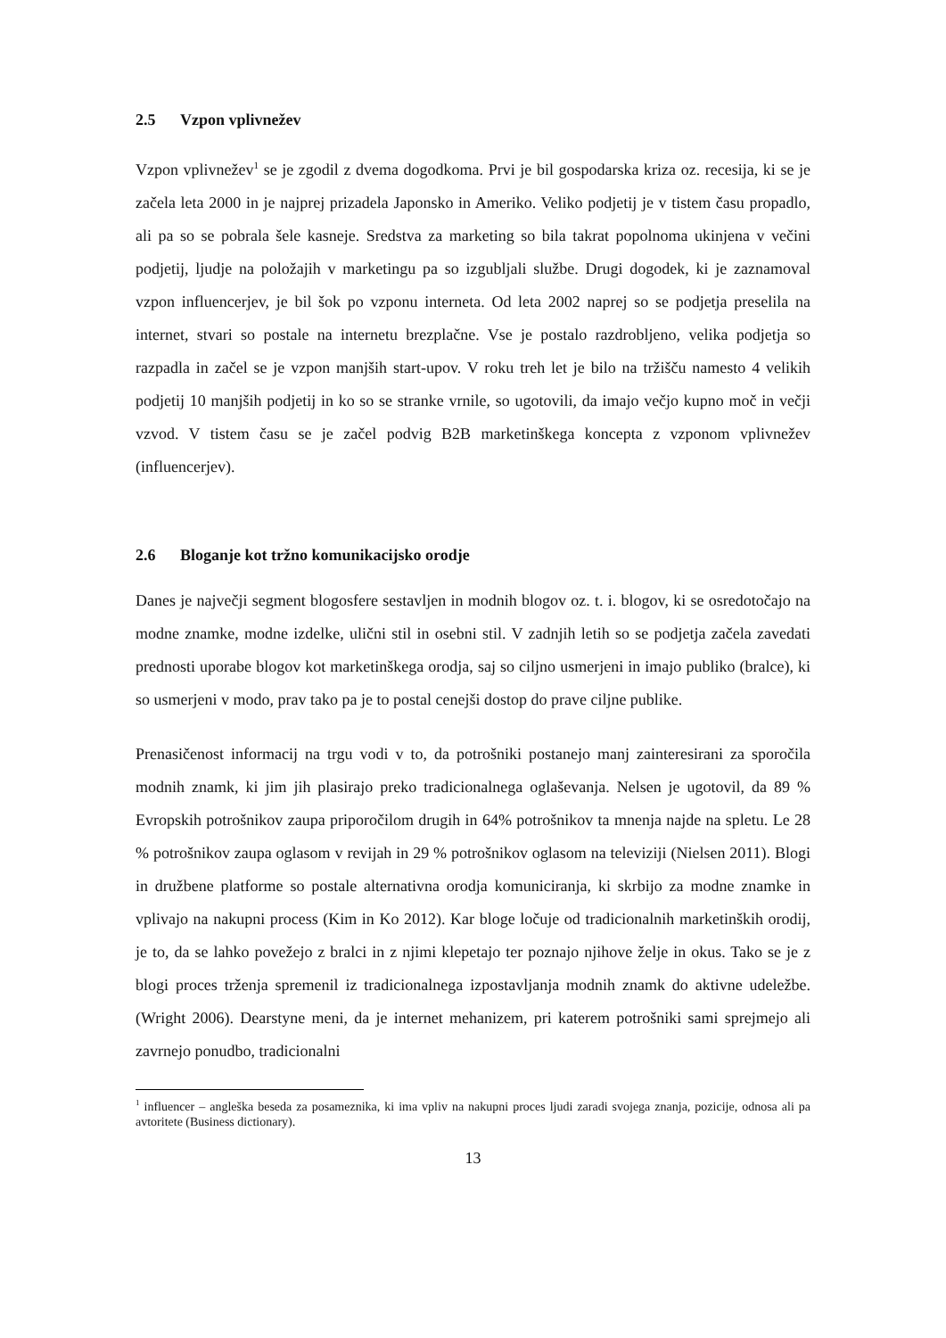2.5 Vzpon vplivnežev
Vzpon vplivnežev<sup>1</sup> se je zgodil z dvema dogodkoma. Prvi je bil gospodarska kriza oz. recesija, ki se je začela leta 2000 in je najprej prizadela Japonsko in Ameriko. Veliko podjetij je v tistem času propadlo, ali pa so se pobrala šele kasneje. Sredstva za marketing so bila takrat popolnoma ukinjena v večini podjetij, ljudje na položajih v marketingu pa so izgubljali službe. Drugi dogodek, ki je zaznamoval vzpon influencerjev, je bil šok po vzponu interneta. Od leta 2002 naprej so se podjetja preselila na internet, stvari so postale na internetu brezplačne. Vse je postalo razdrobljeno, velika podjetja so razpadla in začel se je vzpon manjših start-upov. V roku treh let je bilo na tržišču namesto 4 velikih podjetij 10 manjših podjetij in ko so se stranke vrnile, so ugotovili, da imajo večjo kupno moč in večji vzvod. V tistem času se je začel podvig B2B marketinškega koncepta z vzponom vplivnežev (influencerjev).
2.6 Bloganje kot tržno komunikacijsko orodje
Danes je največji segment blogosfere sestavljen in modnih blogov oz. t. i. blogov, ki se osredotočajo na modne znamke, modne izdelke, ulični stil in osebni stil. V zadnjih letih so se podjetja začela zavedati prednosti uporabe blogov kot marketinškega orodja, saj so ciljno usmerjeni in imajo publiko (bralce), ki so usmerjeni v modo, prav tako pa je to postal cenejši dostop do prave ciljne publike.
Prenasičenost informacij na trgu vodi v to, da potrošniki postanejo manj zainteresirani za sporočila modnih znamk, ki jim jih plasirajo preko tradicionalnega oglaševanja. Nelsen je ugotovil, da 89 % Evropskih potrošnikov zaupa priporočilom drugih in 64% potrošnikov ta mnenja najde na spletu. Le 28 % potrošnikov zaupa oglasom v revijah in 29 % potrošnikov oglasom na televiziji (Nielsen 2011). Blogi in družbene platforme so postale alternativna orodja komuniciranja, ki skrbijo za modne znamke in vplivajo na nakupni process (Kim in Ko 2012). Kar bloge ločuje od tradicionalnih marketinških orodij, je to, da se lahko povežejo z bralci in z njimi klepetajo ter poznajo njihove želje in okus. Tako se je z blogi proces trženja spremenil iz tradicionalnega izpostavljanja modnih znamk do aktivne udeležbe. (Wright 2006). Dearstyne meni, da je internet mehanizem, pri katerem potrošniki sami sprejmejo ali zavrnejo ponudbo, tradicionalni
<sup>1</sup> influencer – angleška beseda za posameznika, ki ima vpliv na nakupni proces ljudi zaradi svojega znanja, pozicije, odnosa ali pa avtoritete (Business dictionary).
13